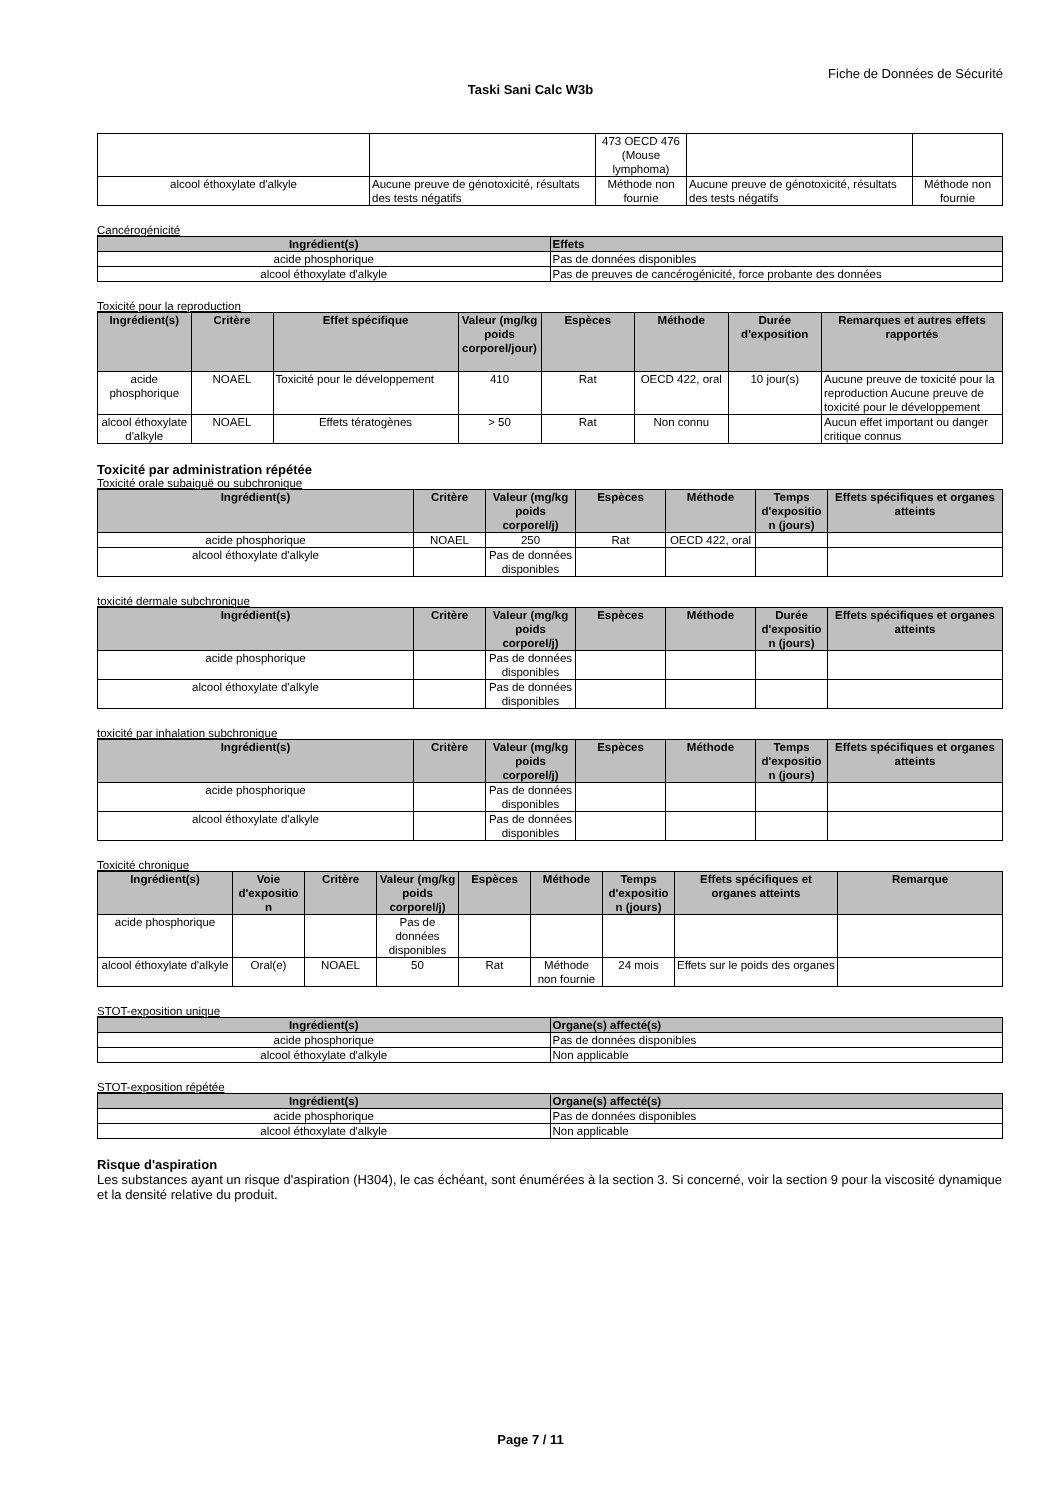Fiche de Données de Sécurité
Taski Sani Calc W3b
| | | 473 OECD 476 (Mouse lymphoma) | | |
| alcool éthoxylate d'alkyle | Aucune preuve de génotoxicité, résultats des tests négatifs | Méthode non fournie | Aucune preuve de génotoxicité, résultats des tests négatifs | Méthode non fournie |
Cancérogénicité
| Ingrédient(s) | Effets |
| --- | --- |
| acide phosphorique | Pas de données disponibles |
| alcool éthoxylate d'alkyle | Pas de preuves de cancérogénicité, force probante des données |
Toxicité pour la reproduction
| Ingrédient(s) | Critère | Effet spécifique | Valeur (mg/kg poids corporel/jour) | Espèces | Méthode | Durée d'exposition | Remarques et autres effets rapportés |
| --- | --- | --- | --- | --- | --- | --- | --- |
| acide phosphorique | NOAEL | Toxicité pour le développement | 410 | Rat | OECD 422, oral | 10 jour(s) | Aucune preuve de toxicité pour la reproduction Aucune preuve de toxicité pour le développement |
| alcool éthoxylate d'alkyle | NOAEL | Effets tératogènes | > 50 | Rat | Non connu | | Aucun effet important ou danger critique connus |
Toxicité par administration répétée
Toxicité orale subaiguë ou subchronique
| Ingrédient(s) | Critère | Valeur (mg/kg poids corporel/j) | Espèces | Méthode | Temps d'expositio n (jours) | Effets spécifiques et organes atteints |
| --- | --- | --- | --- | --- | --- | --- |
| acide phosphorique | NOAEL | 250 | Rat | OECD 422, oral | | |
| alcool éthoxylate d'alkyle | | Pas de données disponibles | | | | |
toxicité dermale subchronique
| Ingrédient(s) | Critère | Valeur (mg/kg poids corporel/j) | Espèces | Méthode | Durée d'expositio n (jours) | Effets spécifiques et organes atteints |
| --- | --- | --- | --- | --- | --- | --- |
| acide phosphorique | | Pas de données disponibles | | | | |
| alcool éthoxylate d'alkyle | | Pas de données disponibles | | | | |
toxicité par inhalation subchronique
| Ingrédient(s) | Critère | Valeur (mg/kg poids corporel/j) | Espèces | Méthode | Temps d'expositio n (jours) | Effets spécifiques et organes atteints |
| --- | --- | --- | --- | --- | --- | --- |
| acide phosphorique | | Pas de données disponibles | | | | |
| alcool éthoxylate d'alkyle | | Pas de données disponibles | | | | |
Toxicité chronique
| Ingrédient(s) | Voie d'expositio n | Critère | Valeur (mg/kg poids corporel/j) | Espèces | Méthode | Temps d'expositio n (jours) | Effets spécifiques et organes atteints | Remarque |
| --- | --- | --- | --- | --- | --- | --- | --- | --- |
| acide phosphorique | | | Pas de données disponibles | | | | | |
| alcool éthoxylate d'alkyle | Oral(e) | NOAEL | 50 | Rat | Méthode non fournie | 24 mois | Effets sur le poids des organes | |
STOT-exposition unique
| Ingrédient(s) | Organe(s) affecté(s) |
| --- | --- |
| acide phosphorique | Pas de données disponibles |
| alcool éthoxylate d'alkyle | Non applicable |
STOT-exposition répétée
| Ingrédient(s) | Organe(s) affecté(s) |
| --- | --- |
| acide phosphorique | Pas de données disponibles |
| alcool éthoxylate d'alkyle | Non applicable |
Risque d'aspiration
Les substances ayant un risque d'aspiration (H304), le cas échéant, sont énumérées à la section 3. Si concerné, voir la section 9 pour la viscosité dynamique et la densité relative du produit.
Page 7 / 11